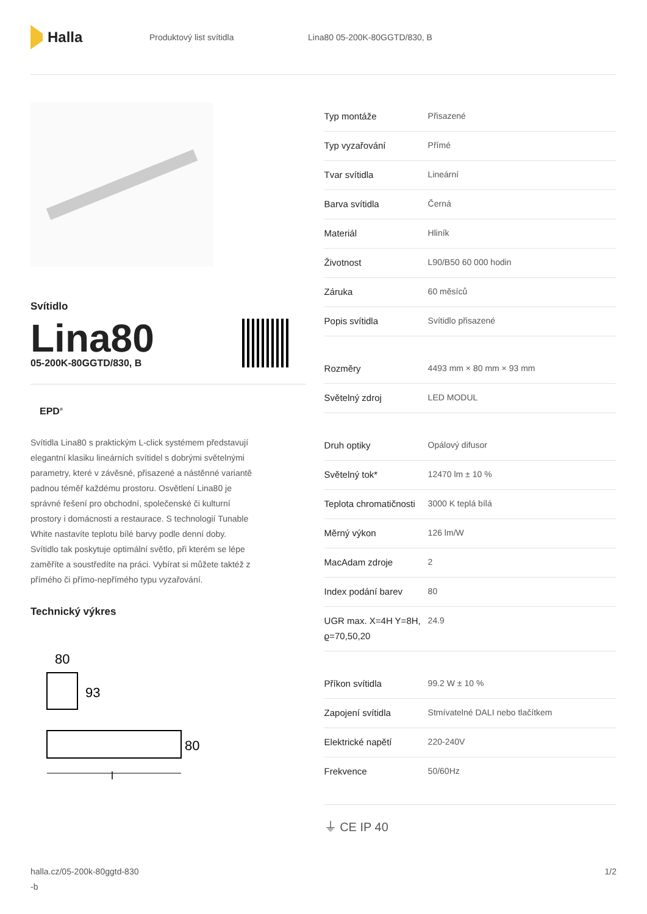Halla
Produktový list svítidla Lina80 05-200K-80GGTD/830, B
Svítidlo
Lina80
05-200K-80GGTD/830, B
EPD<sup>®</sup>
Svítidla Lina80 s praktickým L-click systémem představují elegantní klasiku lineárních svítidel s dobrými světelnými parametry, které v závěsné, přisazené a nástěnné variantě padnou téměř každému prostoru. Osvětlení Lina80 je správné řešení pro obchodní, společenské či kulturní prostory i domácnosti a restaurace. S technologií Tunable White nastavíte teplotu bílé barvy podle denní doby. Svítidlo tak poskytuje optimální světlo, při kterém se lépe zaměříte a soustředíte na práci. Vybírat si můžete taktéž z přímého či přímo-nepřímého typu vyzařování.
Technický výkres
80
93
80
l
| Typ montáže | Přisazené |
| Typ vyzařování | Přímé |
| Tvar svítidla | Lineární |
| Barva svítidla | Černá |
| Materiál | Hliník |
| Životnost | L90/B50 60 000 hodin |
| Záruka | 60 měsíců |
| Popis svítidla | Svítidlo přisazené |
| Rozměry | 4493 mm × 80 mm × 93 mm |
| Světelný zdroj | LED MODUL |
| Druh optiky | Opálový difusor |
| Světelný tok* | 12470 lm ± 10 % |
| Teplota chromatičnosti | 3000 K teplá bílá |
| Měrný výkon | 126 lm/W |
| MacAdam zdroje | 2 |
| Index podání barev | 80 |
| UGR max. X=4H Y=8H, ϱ=70,50,20 | 24.9 |
| Příkon svítidla | 99.2 W ± 10 % |
| Zapojení svítidla | Stmívatelné DALI nebo tlačítkem |
| Elektrické napětí | 220-240V |
| Frekvence | 50/60Hz |
⏚ CE IP 40
halla.cz/05-200k-80ggtd-830
-b
1/2